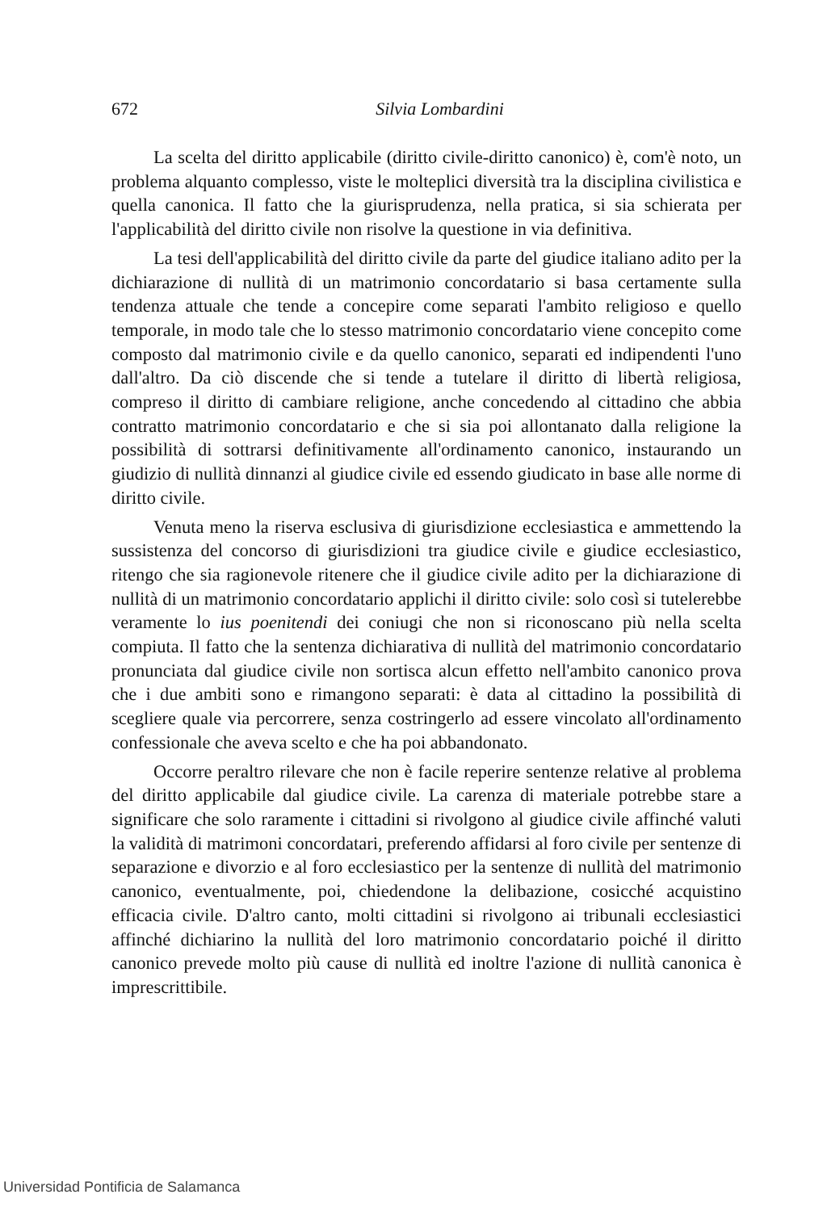672
Silvia Lombardini
La scelta del diritto applicabile (diritto civile-diritto canonico) è, com'è noto, un problema alquanto complesso, viste le molteplici diversità tra la disciplina civilistica e quella canonica. Il fatto che la giurisprudenza, nella pratica, si sia schierata per l'applicabilità del diritto civile non risolve la questione in via definitiva.
La tesi dell'applicabilità del diritto civile da parte del giudice italiano adito per la dichiarazione di nullità di un matrimonio concordatario si basa certamente sulla tendenza attuale che tende a concepire come separati l'ambito religioso e quello temporale, in modo tale che lo stesso matrimonio concordatario viene concepito come composto dal matrimonio civile e da quello canonico, separati ed indipendenti l'uno dall'altro. Da ciò discende che si tende a tutelare il diritto di libertà religiosa, compreso il diritto di cambiare religione, anche concedendo al cittadino che abbia contratto matrimonio concordatario e che si sia poi allontanato dalla religione la possibilità di sottrarsi definitivamente all'ordinamento canonico, instaurando un giudizio di nullità dinnanzi al giudice civile ed essendo giudicato in base alle norme di diritto civile.
Venuta meno la riserva esclusiva di giurisdizione ecclesiastica e ammettendo la sussistenza del concorso di giurisdizioni tra giudice civile e giudice ecclesiastico, ritengo che sia ragionevole ritenere che il giudice civile adito per la dichiarazione di nullità di un matrimonio concordatario applichi il diritto civile: solo così si tutelerebbe veramente lo ius poenitendi dei coniugi che non si riconoscano più nella scelta compiuta. Il fatto che la sentenza dichiarativa di nullità del matrimonio concordatario pronunciata dal giudice civile non sortisca alcun effetto nell'ambito canonico prova che i due ambiti sono e rimangono separati: è data al cittadino la possibilità di scegliere quale via percorrere, senza costringerlo ad essere vincolato all'ordinamento confessionale che aveva scelto e che ha poi abbandonato.
Occorre peraltro rilevare che non è facile reperire sentenze relative al problema del diritto applicabile dal giudice civile. La carenza di materiale potrebbe stare a significare che solo raramente i cittadini si rivolgono al giudice civile affinché valuti la validità di matrimoni concordatari, preferendo affidarsi al foro civile per sentenze di separazione e divorzio e al foro ecclesiastico per la sentenze di nullità del matrimonio canonico, eventualmente, poi, chiedendone la delibazione, cosicché acquistino efficacia civile. D'altro canto, molti cittadini si rivolgono ai tribunali ecclesiastici affinché dichiarino la nullità del loro matrimonio concordatario poiché il diritto canonico prevede molto più cause di nullità ed inoltre l'azione di nullità canonica è imprescrittibile.
Universidad Pontificia de Salamanca